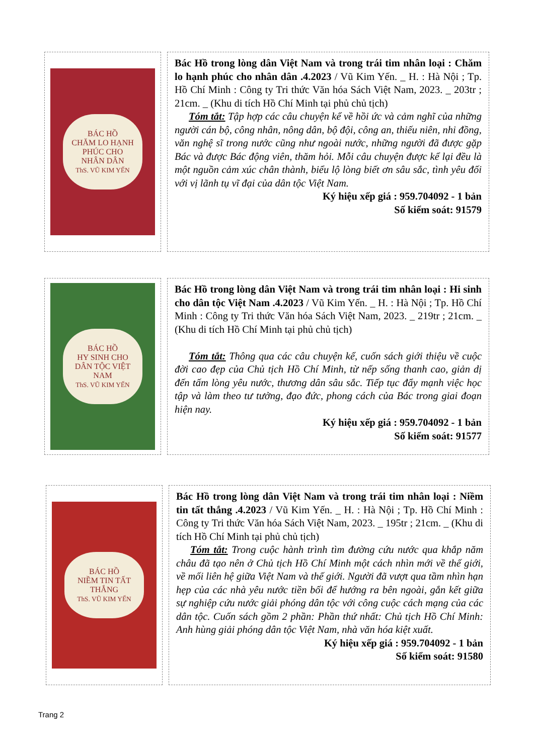BÁC HỒ
CHĂM LO HẠNH PHÚC CHO NHÂN DÂN
ThS. VŨ KIM YẾN
Bác Hồ trong lòng dân Việt Nam và trong trái tim nhân loại : Chăm lo hạnh phúc cho nhân dân .4.2023 / Vũ Kim Yến. _ H. : Hà Nội ; Tp. Hồ Chí Minh : Công ty Tri thức Văn hóa Sách Việt Nam, 2023. _ 203tr ; 21cm. _ (Khu di tích Hồ Chí Minh tại phủ chủ tịch)
Tóm tắt: Tập hợp các câu chuyện kể về hồi ức và cảm nghĩ của những người cán bộ, công nhân, nông dân, bộ đội, công an, thiếu niên, nhi đồng, văn nghệ sĩ trong nước cũng như ngoài nước, những người đã được gặp Bác và được Bác động viên, thăm hỏi. Mỗi câu chuyện được kể lại đều là một nguồn cảm xúc chân thành, biểu lộ lòng biết ơn sâu sắc, tình yêu đối với vị lãnh tụ vĩ đại của dân tộc Việt Nam.
Ký hiệu xếp giá : 959.704092 - 1 bản
Số kiểm soát: 91579
BÁC HỒ
HY SINH CHO DÂN TỘC VIỆT NAM
ThS. VŨ KIM YẾN
Bác Hồ trong lòng dân Việt Nam và trong trái tim nhân loại : Hi sinh cho dân tộc Việt Nam .4.2023 / Vũ Kim Yến. _ H. : Hà Nội ; Tp. Hồ Chí Minh : Công ty Tri thức Văn hóa Sách Việt Nam, 2023. _ 219tr ; 21cm. _ (Khu di tích Hồ Chí Minh tại phủ chủ tịch)
Tóm tắt: Thông qua các câu chuyện kể, cuốn sách giới thiệu về cuộc đời cao đẹp của Chủ tịch Hồ Chí Minh, từ nếp sống thanh cao, giản dị đến tấm lòng yêu nước, thương dân sâu sắc. Tiếp tục đẩy mạnh việc học tập và làm theo tư tưởng, đạo đức, phong cách của Bác trong giai đoạn hiện nay.
Ký hiệu xếp giá : 959.704092 - 1 bản
Số kiểm soát: 91577
BÁC HỒ
NIỀM TIN TẤT THẮNG
ThS. VŨ KIM YẾN
Bác Hồ trong lòng dân Việt Nam và trong trái tim nhân loại : Niềm tin tất thắng .4.2023 / Vũ Kim Yến. _ H. : Hà Nội ; Tp. Hồ Chí Minh : Công ty Tri thức Văn hóa Sách Việt Nam, 2023. _ 195tr ; 21cm. _ (Khu di tích Hồ Chí Minh tại phủ chủ tịch)
Tóm tắt: Trong cuộc hành trình tìm đường cứu nước qua khắp năm châu đã tạo nên ở Chủ tịch Hồ Chí Minh một cách nhìn mới về thế giới, về mối liên hệ giữa Việt Nam và thế giới. Người đã vượt qua tầm nhìn hạn hẹp của các nhà yêu nước tiền bối để hướng ra bên ngoài, gắn kết giữa sự nghiệp cứu nước giải phóng dân tộc với công cuộc cách mạng của các dân tộc. Cuốn sách gồm 2 phần: Phần thứ nhất: Chủ tịch Hồ Chí Minh: Anh hùng giải phóng dân tộc Việt Nam, nhà văn hóa kiệt xuất.
Ký hiệu xếp giá : 959.704092 - 1 bản
Số kiểm soát: 91580
Trang 2